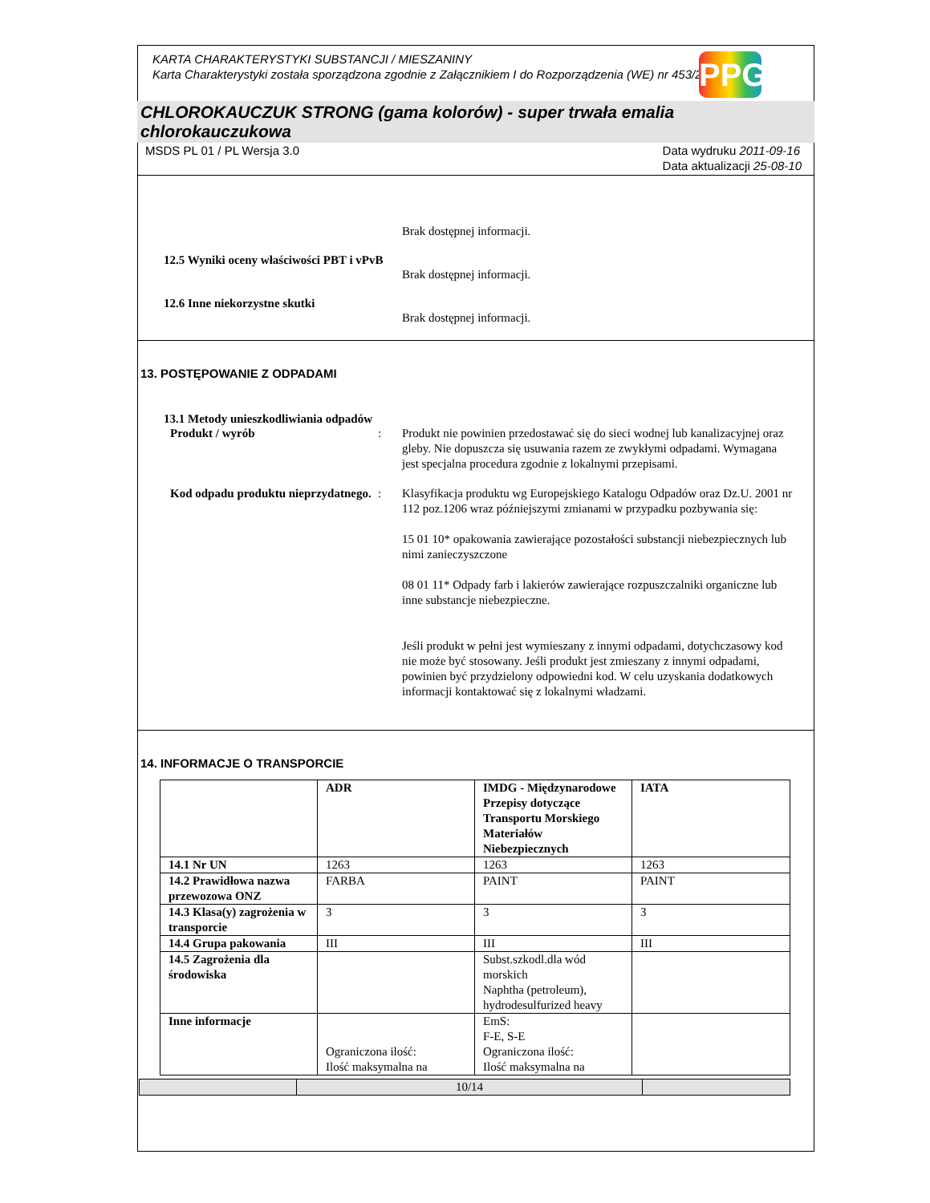KARTA CHARAKTERYSTYKI SUBSTANCJI / MIESZANINY
Karta Charakterystyki została sporządzona zgodnie z Załącznikiem I do Rozporządzenia (WE) nr 453/2010.
PPG
CHLOROKAUCZUK STRONG (gama kolorów) - super trwała emalia chlorokauczukowa
MSDS PL 01 / PL Wersja 3.0 Data wydruku 2011-09-16
Data aktualizacji 25-08-10
Brak dostępnej informacji.
12.5 Wyniki oceny właściwości PBT i vPvB
Brak dostępnej informacji.
12.6 Inne niekorzystne skutki
Brak dostępnej informacji.
13. POSTĘPOWANIE Z ODPADAMI
13.1 Metody unieszkodliwiania odpadów
Produkt / wyrób : Produkt nie powinien przedostawać się do sieci wodnej lub kanalizacyjnej oraz gleby. Nie dopuszcza się usuwania razem ze zwykłymi odpadami. Wymagana jest specjalna procedura zgodnie z lokalnymi przepisami.
Kod odpadu produktu nieprzydatnego.
: Klasyfikacja produktu wg Europejskiego Katalogu Odpadów oraz Dz.U. 2001 nr 112 poz.1206 wraz późniejszymi zmianami w przypadku pozbywania się:
15 01 10* opakowania zawierające pozostałości substancji niebezpiecznych lub nimi zanieczyszczone
08 01 11* Odpady farb i lakierów zawierające rozpuszczalniki organiczne lub inne substancje niebezpieczne.
Jeśli produkt w pełni jest wymieszany z innymi odpadami, dotychczasowy kod nie może być stosowany. Jeśli produkt jest zmieszany z innymi odpadami, powinien być przydzielony odpowiedni kod. W celu uzyskania dodatkowych informacji kontaktować się z lokalnymi władzami.
14. INFORMACJE O TRANSPORCIE
| | ADR | IMDG - Międzynarodowe Przepisy dotyczące Transportu Morskiego Materiałów Niebezpiecznych | IATA |
| 14.1 Nr UN | 1263 | 1263 | 1263 |
| 14.2 Prawidłowa nazwa przewozowa ONZ | FARBA | PAINT | PAINT |
| 14.3 Klasa(y) zagrożenia w transporcie | 3 | 3 | 3 |
| 14.4 Grupa pakowania | III | III | III |
| 14.5 Zagrożenia dla środowiska | | Subst.szkodl.dla wód morskich Naphtha (petroleum), hydrodesulfurized heavy | |
| Inne informacje | Ograniczona ilość: Ilość maksymalna na | EmS: F-E, S-E Ograniczona ilość: Ilość maksymalna na | |
| | 10/14 | |